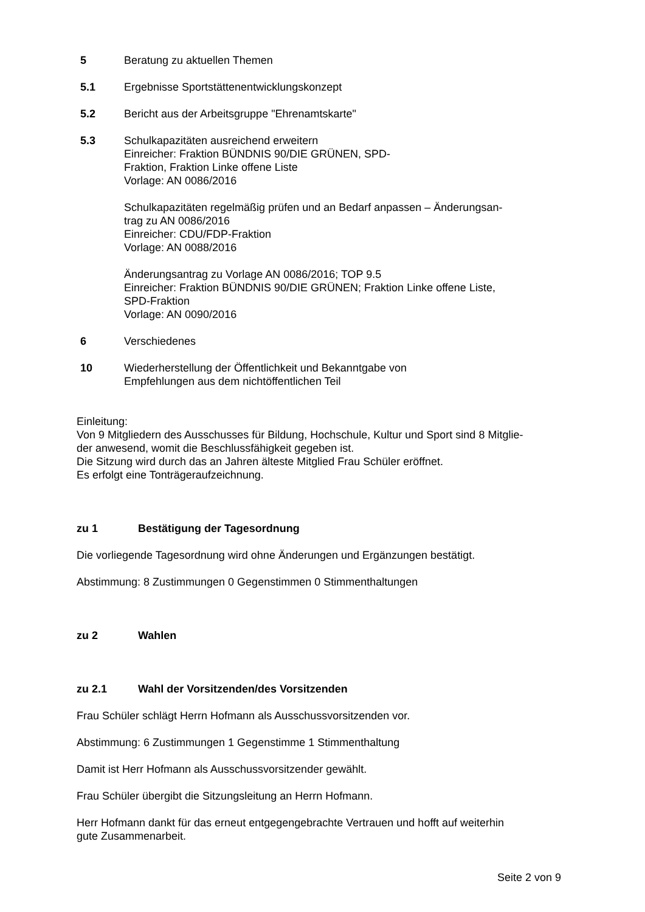5 Beratung zu aktuellen Themen
5.1 Ergebnisse Sportstättenentwicklungskonzept
5.2 Bericht aus der Arbeitsgruppe "Ehrenamtskarte"
5.3 Schulkapazitäten ausreichend erweitern
Einreicher: Fraktion BÜNDNIS 90/DIE GRÜNEN, SPD-
Fraktion, Fraktion Linke offene Liste
Vorlage: AN 0086/2016
Schulkapazitäten regelmäßig prüfen und an Bedarf anpassen – Änderungsan-
trag zu AN 0086/2016
Einreicher: CDU/FDP-Fraktion
Vorlage: AN 0088/2016
Änderungsantrag zu Vorlage AN 0086/2016; TOP 9.5
Einreicher: Fraktion BÜNDNIS 90/DIE GRÜNEN; Fraktion Linke offene Liste,
SPD-Fraktion
Vorlage: AN 0090/2016
6 Verschiedenes
10 Wiederherstellung der Öffentlichkeit und Bekanntgabe von
Empfehlungen aus dem nichtöffentlichen Teil
Einleitung:
Von 9 Mitgliedern des Ausschusses für Bildung, Hochschule, Kultur und Sport sind 8 Mitglie-
der anwesend, womit die Beschlussfähigkeit gegeben ist.
Die Sitzung wird durch das an Jahren älteste Mitglied Frau Schüler eröffnet.
Es erfolgt eine Tonträgeraufzeichnung.
zu 1 Bestätigung der Tagesordnung
Die vorliegende Tagesordnung wird ohne Änderungen und Ergänzungen bestätigt.
Abstimmung: 8 Zustimmungen 0 Gegenstimmen 0 Stimmenthaltungen
zu 2 Wahlen
zu 2.1 Wahl der Vorsitzenden/des Vorsitzenden
Frau Schüler schlägt Herrn Hofmann als Ausschussvorsitzenden vor.
Abstimmung: 6 Zustimmungen 1 Gegenstimme 1 Stimmenthaltung
Damit ist Herr Hofmann als Ausschussvorsitzender gewählt.
Frau Schüler übergibt die Sitzungsleitung an Herrn Hofmann.
Herr Hofmann dankt für das erneut entgegengebrachte Vertrauen und hofft auf weiterhin
gute Zusammenarbeit.
Seite 2 von 9